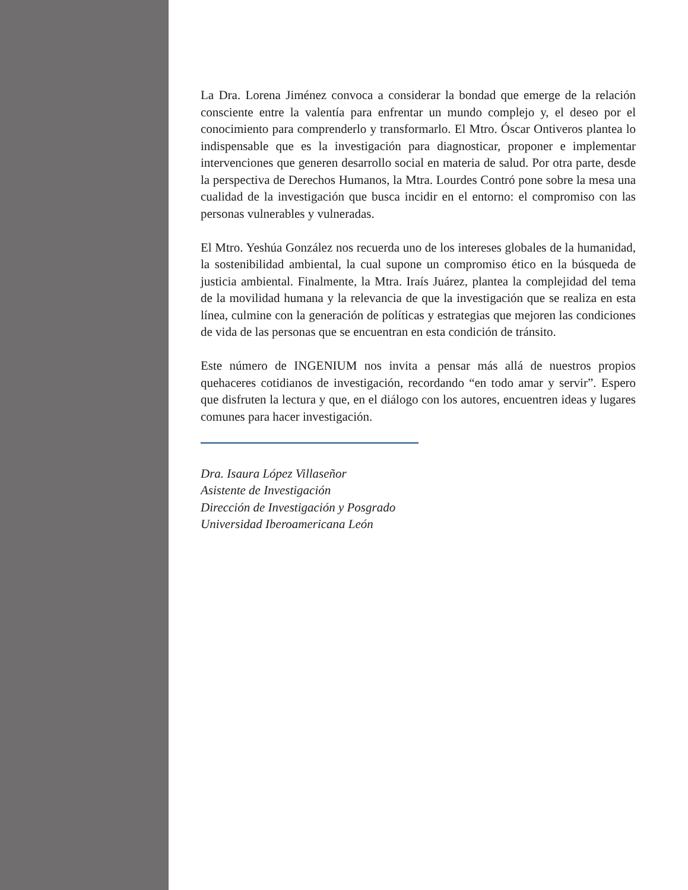La Dra. Lorena Jiménez convoca a considerar la bondad que emerge de la relación consciente entre la valentía para enfrentar un mundo complejo y, el deseo por el conocimiento para comprenderlo y transformarlo. El Mtro. Óscar Ontiveros plantea lo indispensable que es la investigación para diagnosticar, proponer e implementar intervenciones que generen desarrollo social en materia de salud. Por otra parte, desde la perspectiva de Derechos Humanos, la Mtra. Lourdes Contró pone sobre la mesa una cualidad de la investigación que busca incidir en el entorno: el compromiso con las personas vulnerables y vulneradas.
El Mtro. Yeshúa González nos recuerda uno de los intereses globales de la humanidad, la sostenibilidad ambiental, la cual supone un compromiso ético en la búsqueda de justicia ambiental. Finalmente, la Mtra. Iraís Juárez, plantea la complejidad del tema de la movilidad humana y la relevancia de que la investigación que se realiza en esta línea, culmine con la generación de políticas y estrategias que mejoren las condiciones de vida de las personas que se encuentran en esta condición de tránsito.
Este número de INGENIUM nos invita a pensar más allá de nuestros propios quehaceres cotidianos de investigación, recordando “en todo amar y servir”. Espero que disfruten la lectura y que, en el diálogo con los autores, encuentren ideas y lugares comunes para hacer investigación.
Dra. Isaura López Villaseñor
Asistente de Investigación
Dirección de Investigación y Posgrado
Universidad Iberoamericana León